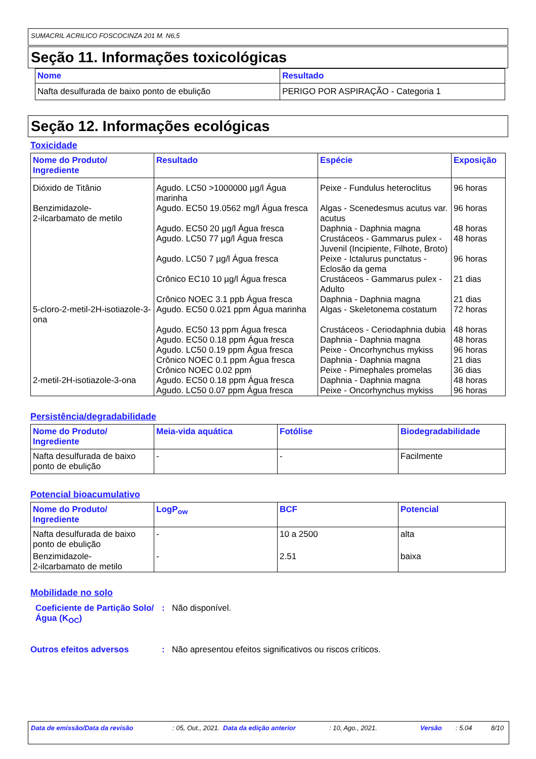SUMACRIL ACRILICO FOSCOCINZA 201 M. N6,5
Seção 11. Informações toxicológicas
| Nome | Resultado |
| --- | --- |
| Nafta desulfurada de baixo ponto de ebulição | PERIGO POR ASPIRAÇÃO - Categoria 1 |
Seção 12. Informações ecológicas
Toxicidade
| Nome do Produto/ Ingrediente | Resultado | Espécie | Exposição |
| --- | --- | --- | --- |
| Dióxido de Titânio | Agudo. LC50 >1000000 µg/l Água marinha | Peixe - Fundulus heteroclitus | 96 horas |
| Benzimidazole- 2-ilcarbamato de metilo | Agudo. EC50 19.0562 mg/l Água fresca | Algas - Scenedesmus acutus var. acutus | 96 horas |
| | Agudo. EC50 20 µg/l Água fresca | Daphnia - Daphnia magna | 48 horas |
| | Agudo. LC50 77 µg/l Água fresca | Crustáceos - Gammarus pulex - Juvenil (Incipiente, Filhote, Broto) | 48 horas |
| | Agudo. LC50 7 µg/l Água fresca | Peixe - Ictalurus punctatus - Eclosão da gema | 96 horas |
| | Crônico EC10 10 µg/l Água fresca | Crustáceos - Gammarus pulex - Adulto | 21 dias |
| | Crônico NOEC 3.1 ppb Água fresca | Daphnia - Daphnia magna | 21 dias |
| 5-cloro-2-metil-2H-isotiazole-3-ona | Agudo. EC50 0.021 ppm Água marinha | Algas - Skeletonema costatum | 72 horas |
| | Agudo. EC50 13 ppm Água fresca | Crustáceos - Ceriodaphnia dubia | 48 horas |
| | Agudo. EC50 0.18 ppm Água fresca | Daphnia - Daphnia magna | 48 horas |
| | Agudo. LC50 0.19 ppm Água fresca | Peixe - Oncorhynchus mykiss | 96 horas |
| | Crônico NOEC 0.1 ppm Água fresca | Daphnia - Daphnia magna | 21 dias |
| | Crônico NOEC 0.02 ppm | Peixe - Pimephales promelas | 36 dias |
| 2-metil-2H-isotiazole-3-ona | Agudo. EC50 0.18 ppm Água fresca | Daphnia - Daphnia magna | 48 horas |
| | Agudo. LC50 0.07 ppm Água fresca | Peixe - Oncorhynchus mykiss | 96 horas |
Persistência/degradabilidade
| Nome do Produto/ Ingrediente | Meia-vida aquática | Fotólise | Biodegradabilidade |
| --- | --- | --- | --- |
| Nafta desulfurada de baixo ponto de ebulição | - | - | Facilmente |
Potencial bioacumulativo
| Nome do Produto/ Ingrediente | LogP<sub>ow</sub> | BCF | Potencial |
| --- | --- | --- | --- |
| Nafta desulfurada de baixo ponto de ebulição | - | 10 a 2500 | alta |
| Benzimidazole- 2-ilcarbamato de metilo | - | 2.51 | baixa |
Mobilidade no solo
Coeficiente de Partição Solo/Água (K<sub>OC</sub>)
: Não disponível.
Outros efeitos adversos : Não apresentou efeitos significativos ou riscos críticos.
Data de emissão/Data da revisão: 05, Out., 2021. Data da edição anterior: 10, Ago., 2021. Versão: 5.04 8/10